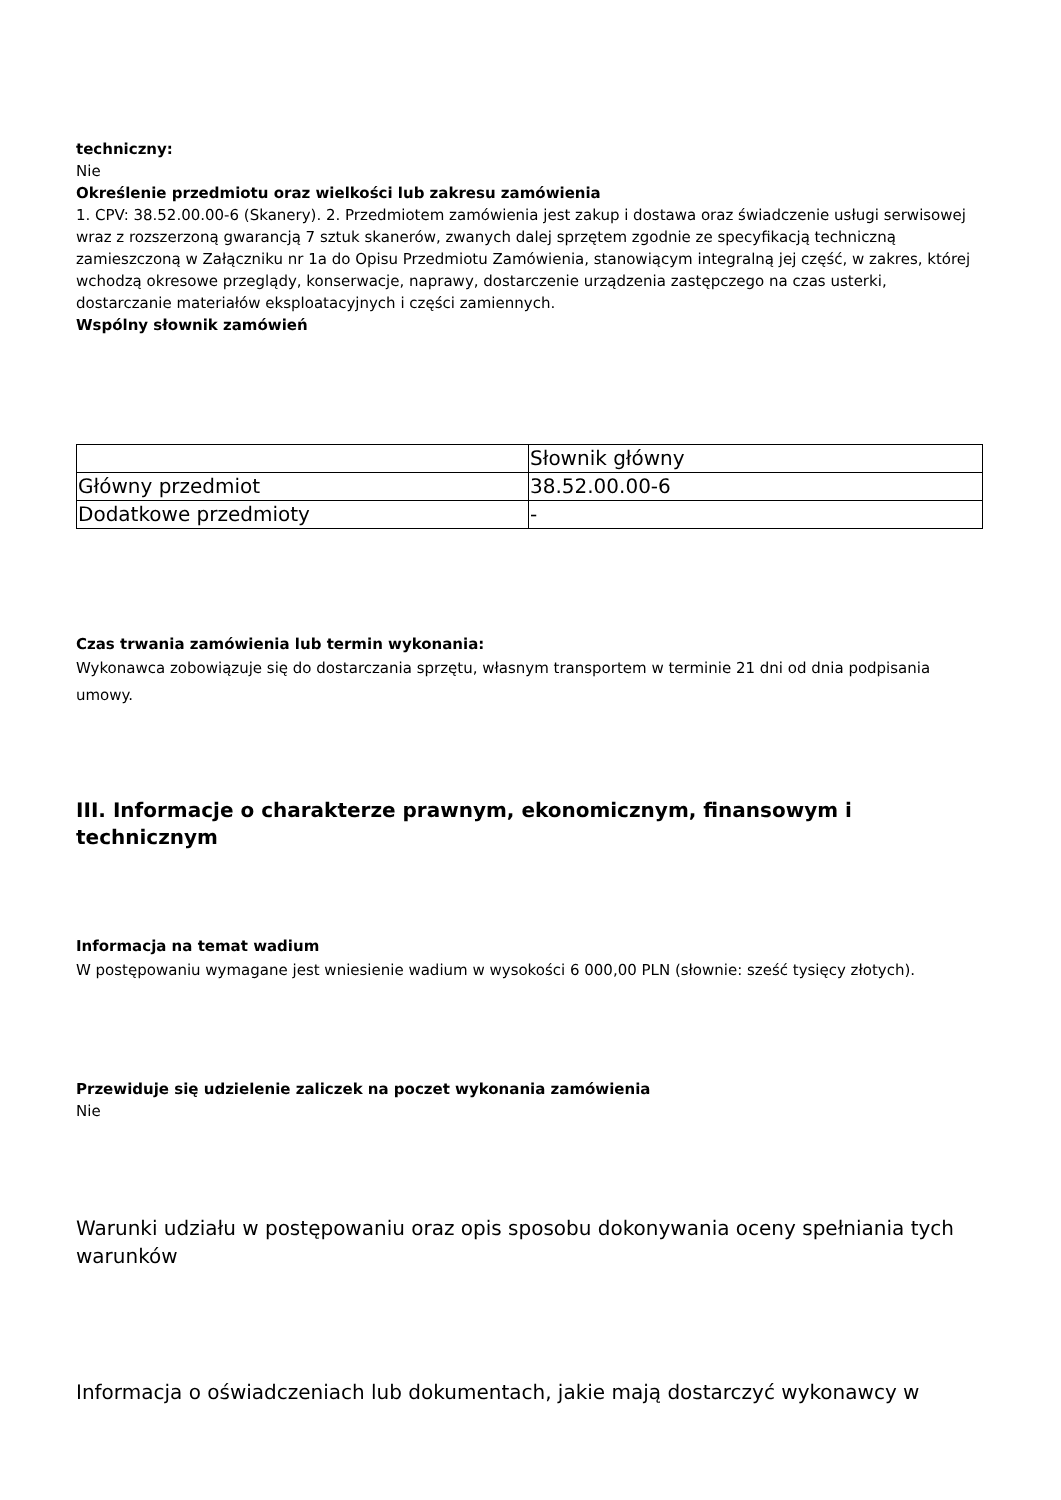techniczny:
Nie
Określenie przedmiotu oraz wielkości lub zakresu zamówienia
1. CPV: 38.52.00.00-6 (Skanery). 2. Przedmiotem zamówienia jest zakup i dostawa oraz świadczenie usługi serwisowej wraz z rozszerzoną gwarancją 7 sztuk skanerów, zwanych dalej sprzętem zgodnie ze specyfikacją techniczną zamieszczoną w Załączniku nr 1a do Opisu Przedmiotu Zamówienia, stanowiącym integralną jej część, w zakres, której wchodzą okresowe przeglądy, konserwacje, naprawy, dostarczenie urządzenia zastępczego na czas usterki, dostarczanie materiałów eksploatacyjnych i części zamiennych.
Wspólny słownik zamówień
| | Słownik główny |
| Główny przedmiot | 38.52.00.00-6 |
| Dodatkowe przedmioty | - |
Czas trwania zamówienia lub termin wykonania:
Wykonawca zobowiązuje się do dostarczania sprzętu, własnym transportem w terminie 21 dni od dnia podpisania umowy.
III. Informacje o charakterze prawnym, ekonomicznym, finansowym i technicznym
Informacja na temat wadium
W postępowaniu wymagane jest wniesienie wadium w wysokości 6 000,00 PLN (słownie: sześć tysięcy złotych).
Przewiduje się udzielenie zaliczek na poczet wykonania zamówienia
Nie
Warunki udziału w postępowaniu oraz opis sposobu dokonywania oceny spełniania tych warunków
Informacja o oświadczeniach lub dokumentach, jakie mają dostarczyć wykonawcy w